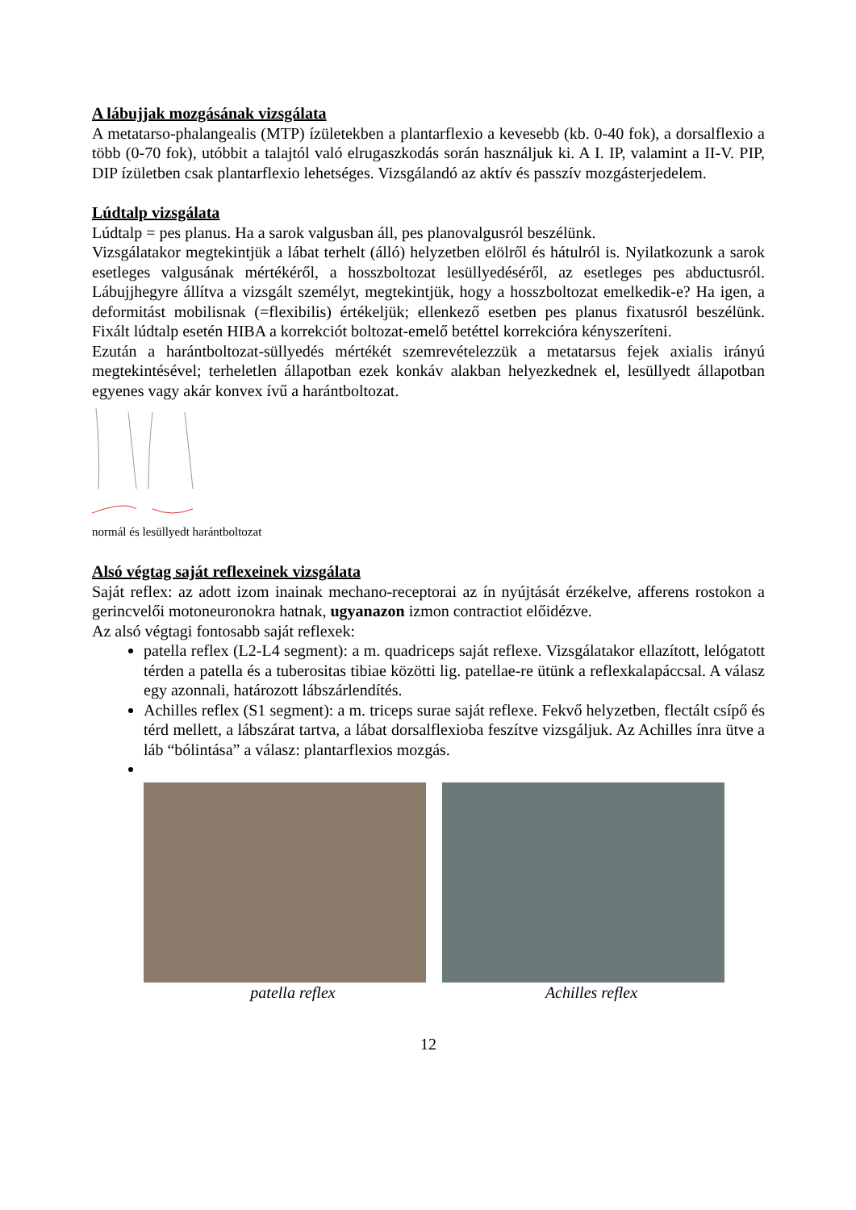A lábujjak mozgásának vizsgálata
A metatarso-phalangealis (MTP) ízületekben a plantarflexio a kevesebb (kb. 0-40 fok), a dorsalflexio a több (0-70 fok), utóbbit a talajtól való elrugaszkodás során használjuk ki. A I. IP, valamint a II-V. PIP, DIP ízületben csak plantarflexio lehetséges. Vizsgálandó az aktív és passzív mozgásterjedelem.
Lúdtalp vizsgálata
Lúdtalp = pes planus. Ha a sarok valgusban áll, pes planovalgusról beszélünk.
Vizsgálatakor megtekintjük a lábat terhelt (álló) helyzetben elölről és hátulról is. Nyilatkozunk a sarok esetleges valgusának mértékéről, a hosszboltozat lesüllyedéséről, az esetleges pes abductusról. Lábujjhegyre állítva a vizsgált személyt, megtekintjük, hogy a hosszboltozat emelkedik-e? Ha igen, a deformitást mobilisnak (=flexibilis) értékeljük; ellenkező esetben pes planus fixatusról beszélünk. Fixált lúdtalp esetén HIBA a korrekciót boltozat-emelő betéttel korrekcióra kényszeríteni.
Ezután a harántboltozat-süllyedés mértékét szemrevételezzük a metatarsus fejek axialis irányú megtekintésével; terheletlen állapotban ezek konkáv alakban helyezkednek el, lesüllyedt állapotban egyenes vagy akár konvex ívű a harántboltozat.
normál és lesüllyedt harántboltozat
Alsó végtag saját reflexeinek vizsgálata
Saját reflex: az adott izom inainak mechano-receptorai az ín nyújtását érzékelve, afferens rostokon a gerincvelői motoneuronokra hatnak, ugyanazon izmon contractiot előidézve.
Az alsó végtagi fontosabb saját reflexek:
patella reflex (L2-L4 segment): a m. quadriceps saját reflexe. Vizsgálatakor ellazított, lelógatott térden a patella és a tuberositas tibiae közötti lig. patellae-re ütünk a reflexkalapáccsal. A válasz egy azonnali, határozott lábszárlendítés.
Achilles reflex (S1 segment): a m. triceps surae saját reflexe. Fekvő helyzetben, flectált csípő és térd mellett, a lábszárat tartva, a lábat dorsalflexioba feszítve vizsgáljuk. Az Achilles ínra ütve a láb “bólintása” a válasz: plantarflexios mozgás.
patella reflex Achilles reflex
12